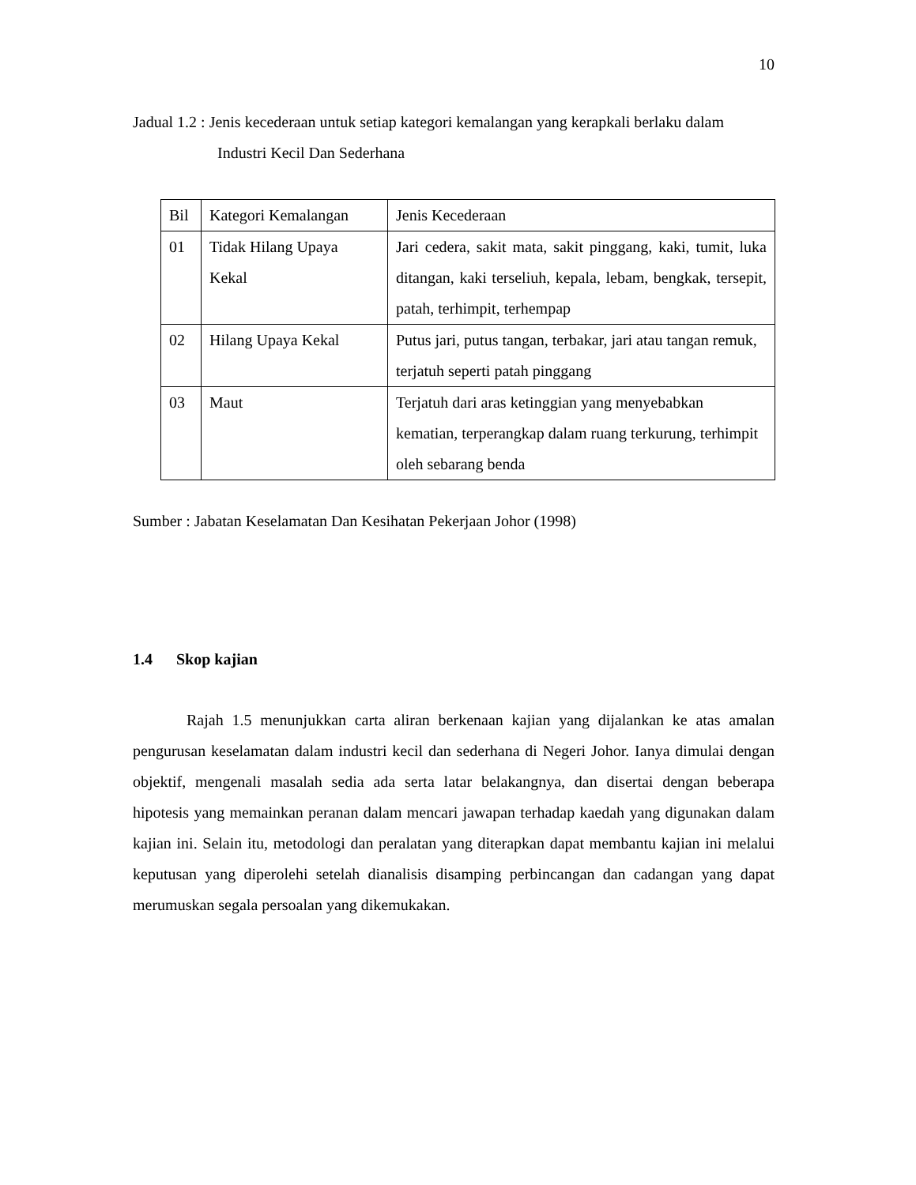10
Jadual 1.2 : Jenis kecederaan untuk setiap kategori kemalangan yang kerapkali berlaku dalam Industri Kecil Dan Sederhana
| Bil | Kategori Kemalangan | Jenis Kecederaan |
| 01 | Tidak Hilang Upaya Kekal | Jari cedera, sakit mata, sakit pinggang, kaki, tumit, luka ditangan, kaki terseliuh, kepala, lebam, bengkak, tersepit, patah, terhimpit, terhempap |
| 02 | Hilang Upaya Kekal | Putus jari, putus tangan, terbakar, jari atau tangan remuk, terjatuh seperti patah pinggang |
| 03 | Maut | Terjatuh dari aras ketinggian yang menyebabkan kematian, terperangkap dalam ruang terkurung, terhimpit oleh sebarang benda |
Sumber : Jabatan Keselamatan Dan Kesihatan Pekerjaan Johor (1998)
1.4 Skop kajian
Rajah 1.5 menunjukkan carta aliran berkenaan kajian yang dijalankan ke atas amalan pengurusan keselamatan dalam industri kecil dan sederhana di Negeri Johor. Ianya dimulai dengan objektif, mengenali masalah sedia ada serta latar belakangnya, dan disertai dengan beberapa hipotesis yang memainkan peranan dalam mencari jawapan terhadap kaedah yang digunakan dalam kajian ini. Selain itu, metodologi dan peralatan yang diterapkan dapat membantu kajian ini melalui keputusan yang diperolehi setelah dianalisis disamping perbincangan dan cadangan yang dapat merumuskan segala persoalan yang dikemukakan.